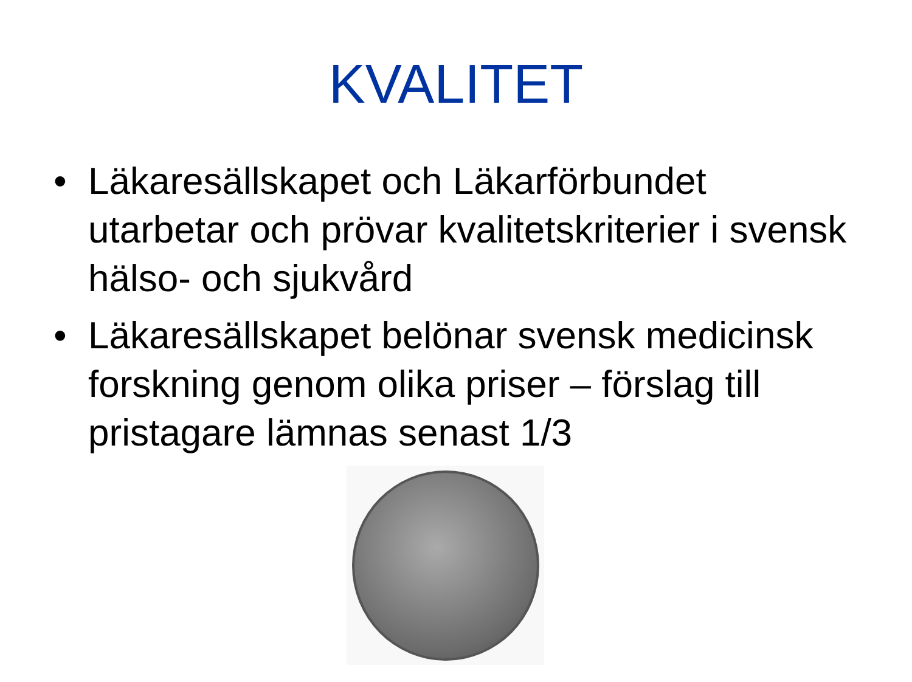KVALITET
• Läkaresällskapet och Läkarförbundet utarbetar och prövar kvalitetskriterier i svensk hälso- och sjukvård
• Läkaresällskapet belönar svensk medicinsk forskning genom olika priser – förslag till pristagare lämnas senast 1/3